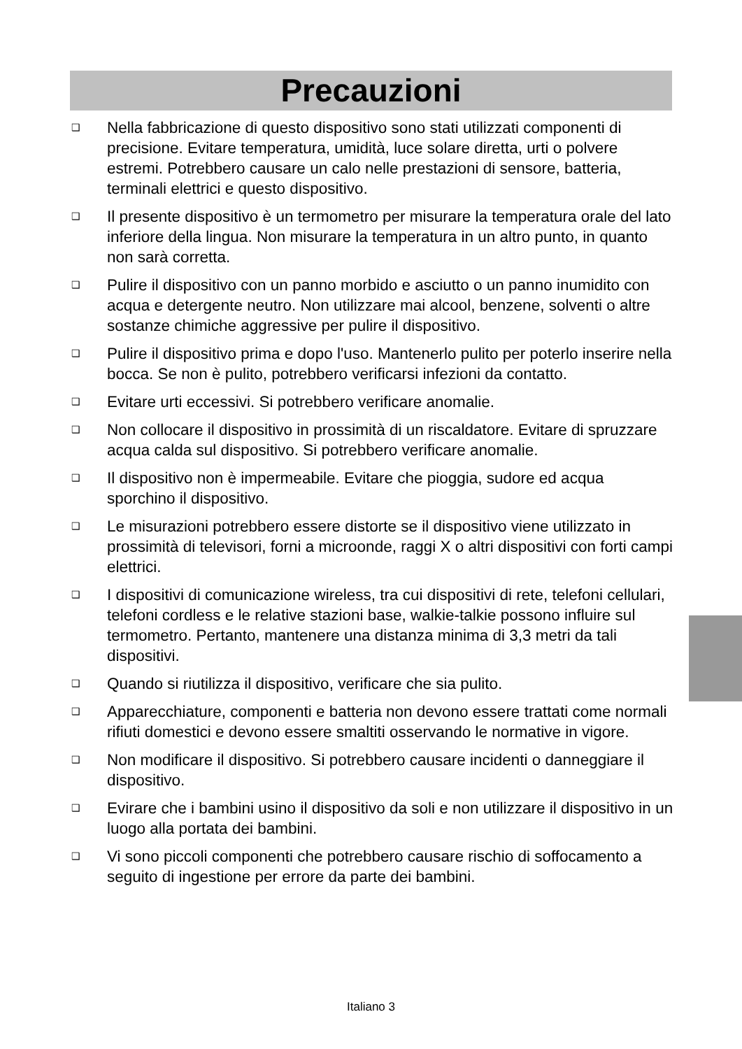Precauzioni
❑ Nella fabbricazione di questo dispositivo sono stati utilizzati componenti di precisione. Evitare temperatura, umidità, luce solare diretta, urti o polvere estremi. Potrebbero causare un calo nelle prestazioni di sensore, batteria, terminali elettrici e questo dispositivo.
❑ Il presente dispositivo è un termometro per misurare la temperatura orale del lato inferiore della lingua. Non misurare la temperatura in un altro punto, in quanto non sarà corretta.
❑ Pulire il dispositivo con un panno morbido e asciutto o un panno inumidito con acqua e detergente neutro. Non utilizzare mai alcool, benzene, solventi o altre sostanze chimiche aggressive per pulire il dispositivo.
❑ Pulire il dispositivo prima e dopo l'uso. Mantenerlo pulito per poterlo inserire nella bocca. Se non è pulito, potrebbero verificarsi infezioni da contatto.
❑ Evitare urti eccessivi. Si potrebbero verificare anomalie.
❑ Non collocare il dispositivo in prossimità di un riscaldatore. Evitare di spruzzare acqua calda sul dispositivo. Si potrebbero verificare anomalie.
❑ Il dispositivo non è impermeabile. Evitare che pioggia, sudore ed acqua sporchino il dispositivo.
❑ Le misurazioni potrebbero essere distorte se il dispositivo viene utilizzato in prossimità di televisori, forni a microonde, raggi X o altri dispositivi con forti campi elettrici.
❑ I dispositivi di comunicazione wireless, tra cui dispositivi di rete, telefoni cellulari, telefoni cordless e le relative stazioni base, walkie-talkie possono influire sul termometro. Pertanto, mantenere una distanza minima di 3,3 metri da tali dispositivi.
❑ Quando si riutilizza il dispositivo, verificare che sia pulito.
❑ Apparecchiature, componenti e batteria non devono essere trattati come normali rifiuti domestici e devono essere smaltiti osservando le normative in vigore.
❑ Non modificare il dispositivo. Si potrebbero causare incidenti o danneggiare il dispositivo.
❑ Evirare che i bambini usino il dispositivo da soli e non utilizzare il dispositivo in un luogo alla portata dei bambini.
❑ Vi sono piccoli componenti che potrebbero causare rischio di soffocamento a seguito di ingestione per errore da parte dei bambini.
Italiano 3